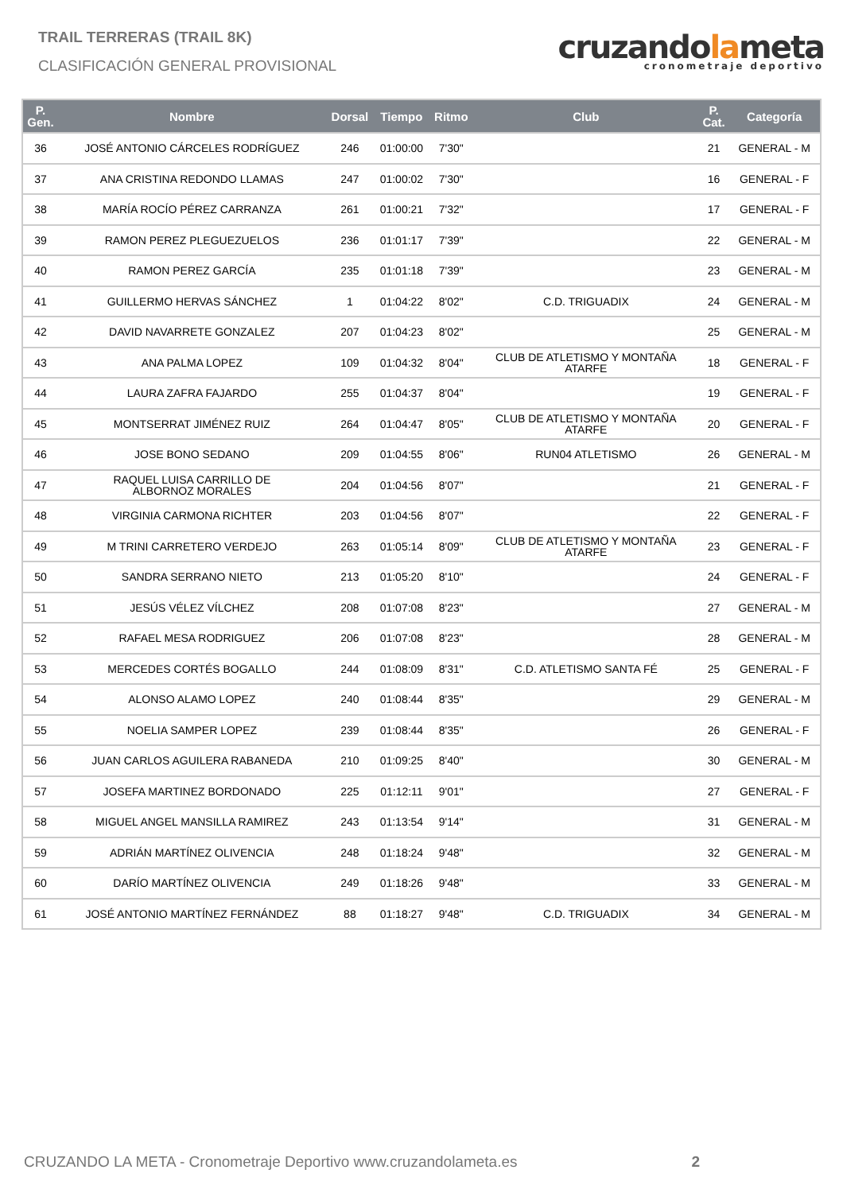TRAIL TERRERAS (TRAIL 8K)
CLASIFICACIÓN GENERAL PROVISIONAL
cruzandolameta
cronometraje deportivo
| P. Gen. | Nombre | Dorsal | Tiempo | Ritmo | Club | P. Cat. | Categoría |
| --- | --- | --- | --- | --- | --- | --- | --- |
| 36 | JOSÉ ANTONIO CÁRCELES RODRÍGUEZ | 246 | 01:00:00 | 7'30" | | 21 | GENERAL - M |
| 37 | ANA CRISTINA REDONDO LLAMAS | 247 | 01:00:02 | 7'30" | | 16 | GENERAL - F |
| 38 | MARÍA ROCÍO PÉREZ CARRANZA | 261 | 01:00:21 | 7'32" | | 17 | GENERAL - F |
| 39 | RAMON PEREZ PLEGUEZUELOS | 236 | 01:01:17 | 7'39" | | 22 | GENERAL - M |
| 40 | RAMON PEREZ GARCÍA | 235 | 01:01:18 | 7'39" | | 23 | GENERAL - M |
| 41 | GUILLERMO HERVAS SÁNCHEZ | 1 | 01:04:22 | 8'02" | C.D. TRIGUADIX | 24 | GENERAL - M |
| 42 | DAVID NAVARRETE GONZALEZ | 207 | 01:04:23 | 8'02" | | 25 | GENERAL - M |
| 43 | ANA PALMA LOPEZ | 109 | 01:04:32 | 8'04" | CLUB DE ATLETISMO Y MONTAÑA ATARFE | 18 | GENERAL - F |
| 44 | LAURA ZAFRA FAJARDO | 255 | 01:04:37 | 8'04" | | 19 | GENERAL - F |
| 45 | MONTSERRAT JIMÉNEZ RUIZ | 264 | 01:04:47 | 8'05" | CLUB DE ATLETISMO Y MONTAÑA ATARFE | 20 | GENERAL - F |
| 46 | JOSE BONO SEDANO | 209 | 01:04:55 | 8'06" | RUN04 ATLETISMO | 26 | GENERAL - M |
| 47 | RAQUEL LUISA CARRILLO DE ALBORNOZ MORALES | 204 | 01:04:56 | 8'07" | | 21 | GENERAL - F |
| 48 | VIRGINIA CARMONA RICHTER | 203 | 01:04:56 | 8'07" | | 22 | GENERAL - F |
| 49 | M TRINI CARRETERO VERDEJO | 263 | 01:05:14 | 8'09" | CLUB DE ATLETISMO Y MONTAÑA ATARFE | 23 | GENERAL - F |
| 50 | SANDRA SERRANO NIETO | 213 | 01:05:20 | 8'10" | | 24 | GENERAL - F |
| 51 | JESÚS VÉLEZ VÍLCHEZ | 208 | 01:07:08 | 8'23" | | 27 | GENERAL - M |
| 52 | RAFAEL MESA RODRIGUEZ | 206 | 01:07:08 | 8'23" | | 28 | GENERAL - M |
| 53 | MERCEDES CORTÉS BOGALLO | 244 | 01:08:09 | 8'31" | C.D. ATLETISMO SANTA FÉ | 25 | GENERAL - F |
| 54 | ALONSO ALAMO LOPEZ | 240 | 01:08:44 | 8'35" | | 29 | GENERAL - M |
| 55 | NOELIA SAMPER LOPEZ | 239 | 01:08:44 | 8'35" | | 26 | GENERAL - F |
| 56 | JUAN CARLOS AGUILERA RABANEDA | 210 | 01:09:25 | 8'40" | | 30 | GENERAL - M |
| 57 | JOSEFA MARTINEZ BORDONADO | 225 | 01:12:11 | 9'01" | | 27 | GENERAL - F |
| 58 | MIGUEL ANGEL MANSILLA RAMIREZ | 243 | 01:13:54 | 9'14" | | 31 | GENERAL - M |
| 59 | ADRIÁN MARTÍNEZ OLIVENCIA | 248 | 01:18:24 | 9'48" | | 32 | GENERAL - M |
| 60 | DARÍO MARTÍNEZ OLIVENCIA | 249 | 01:18:26 | 9'48" | | 33 | GENERAL - M |
| 61 | JOSÉ ANTONIO MARTÍNEZ FERNÁNDEZ | 88 | 01:18:27 | 9'48" | C.D. TRIGUADIX | 34 | GENERAL - M |
CRUZANDO LA META - Cronometraje Deportivo www.cruzandolameta.es 2